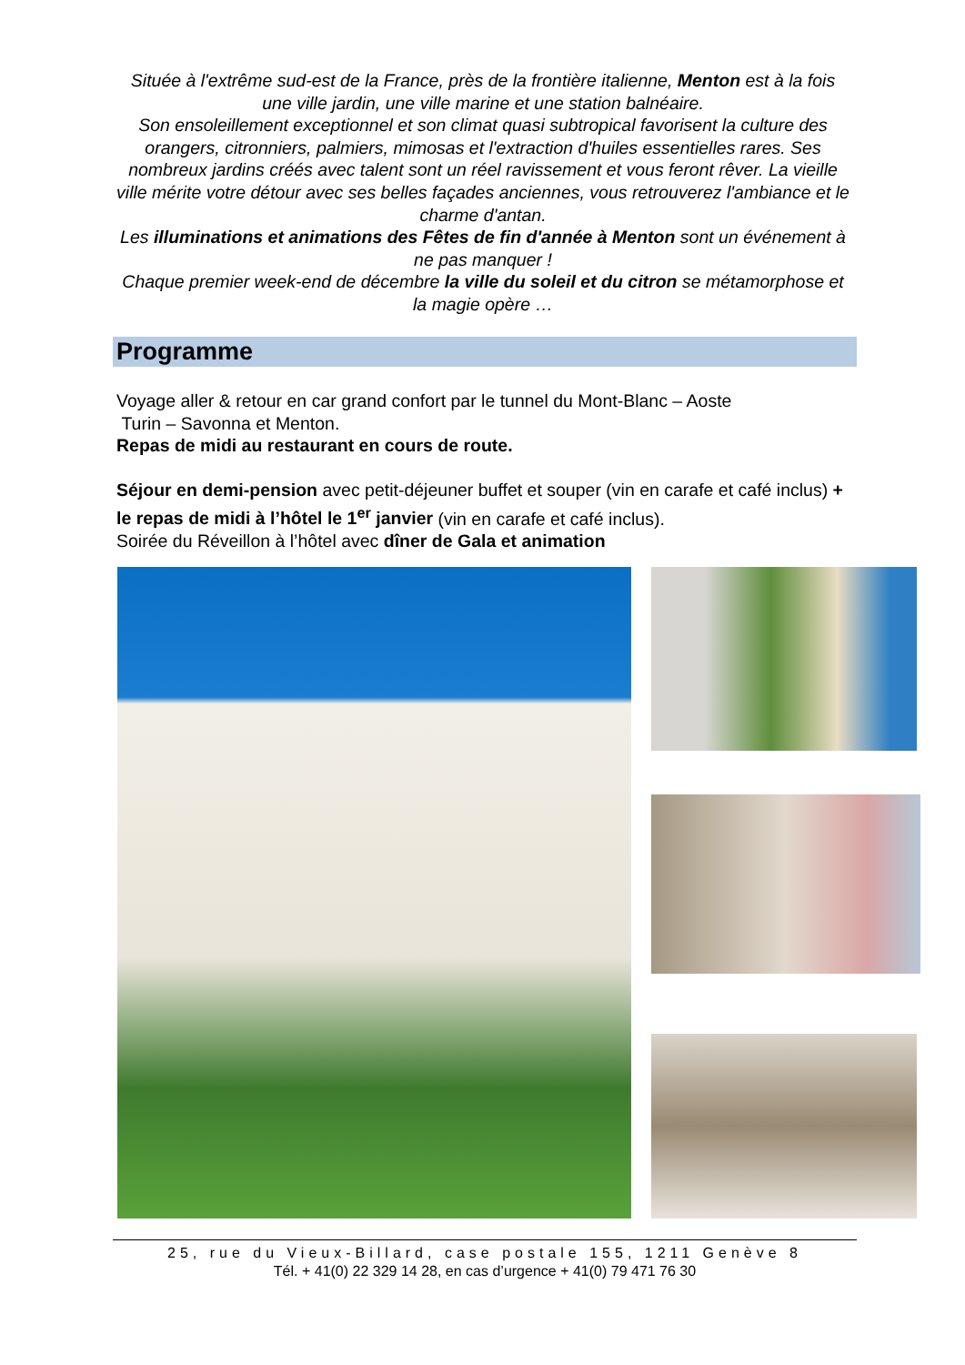Située à l'extrême sud-est de la France, près de la frontière italienne, Menton est à la fois une ville jardin, une ville marine et une station balnéaire.
Son ensoleillement exceptionnel et son climat quasi subtropical favorisent la culture des orangers, citronniers, palmiers, mimosas et l'extraction d'huiles essentielles rares. Ses nombreux jardins créés avec talent sont un réel ravissement et vous feront rêver. La vieille ville mérite votre détour avec ses belles façades anciennes, vous retrouverez l'ambiance et le charme d'antan.
Les illuminations et animations des Fêtes de fin d'année à Menton sont un événement à ne pas manquer !
Chaque premier week-end de décembre la ville du soleil et du citron se métamorphose et la magie opère …
Programme
Voyage aller & retour en car grand confort par le tunnel du Mont-Blanc – Aoste
Turin – Savonna et Menton.
Repas de midi au restaurant en cours de route.
Séjour en demi-pension avec petit-déjeuner buffet et souper (vin en carafe et café inclus) + le repas de midi à l’hôtel le 1<sup>er</sup> janvier (vin en carafe et café inclus).
Soirée du Réveillon à l’hôtel avec dîner de Gala et animation
25, rue du Vieux-Billard, case postale 155, 1211 Genève 8
Tél. + 41(0) 22 329 14 28, en cas d’urgence + 41(0) 79 471 76 30